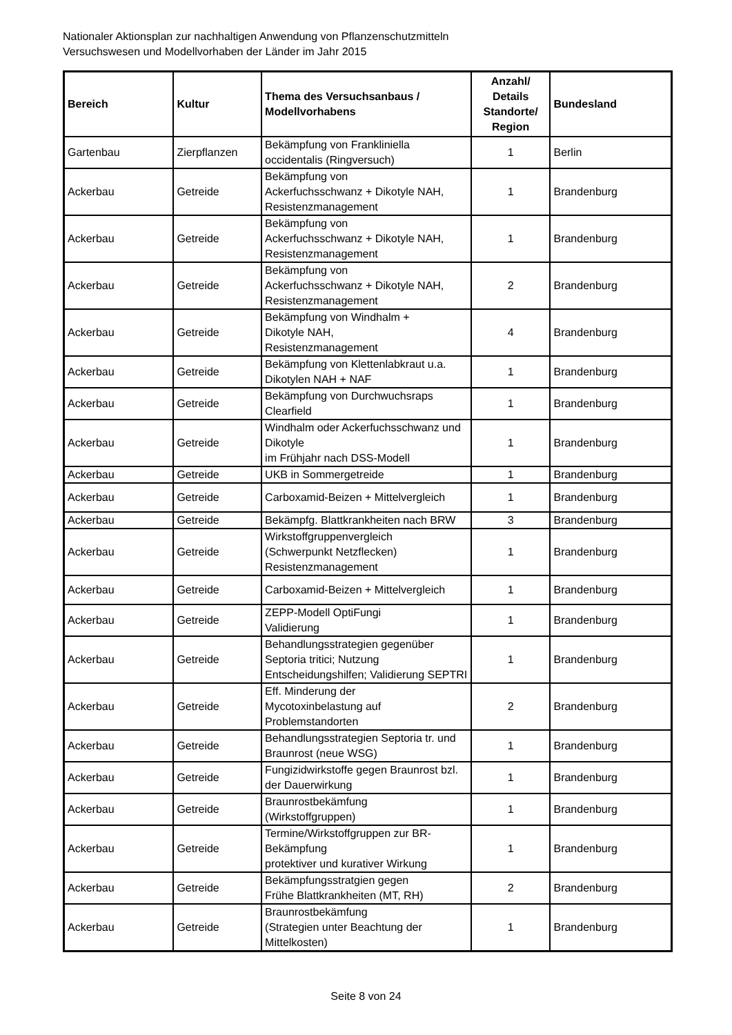Nationaler Aktionsplan zur nachhaltigen Anwendung von Pflanzenschutzmitteln
Versuchswesen und Modellvorhaben der Länder im Jahr 2015
| Bereich | Kultur | Thema des Versuchsanbaus / Modellvorhabens | Anzahl/ Details Standorte/ Region | Bundesland |
| --- | --- | --- | --- | --- |
| Gartenbau | Zierpflanzen | Bekämpfung von Frankliniella occidentalis (Ringversuch) | 1 | Berlin |
| Ackerbau | Getreide | Bekämpfung von Ackerfuchsschwanz + Dikotyle NAH, Resistenzmanagement | 1 | Brandenburg |
| Ackerbau | Getreide | Bekämpfung von Ackerfuchsschwanz + Dikotyle NAH, Resistenzmanagement | 1 | Brandenburg |
| Ackerbau | Getreide | Bekämpfung von Ackerfuchsschwanz + Dikotyle NAH, Resistenzmanagement | 2 | Brandenburg |
| Ackerbau | Getreide | Bekämpfung von Windhalm + Dikotyle NAH, Resistenzmanagement | 4 | Brandenburg |
| Ackerbau | Getreide | Bekämpfung von Klettenlabkraut u.a. Dikotylen NAH + NAF | 1 | Brandenburg |
| Ackerbau | Getreide | Bekämpfung von Durchwuchsraps Clearfield | 1 | Brandenburg |
| Ackerbau | Getreide | Windhalm oder Ackerfuchsschwanz und Dikotyle im Frühjahr nach DSS-Modell | 1 | Brandenburg |
| Ackerbau | Getreide | UKB in Sommergetreide | 1 | Brandenburg |
| Ackerbau | Getreide | Carboxamid-Beizen + Mittelvergleich | 1 | Brandenburg |
| Ackerbau | Getreide | Bekämpfg. Blattkrankheiten nach BRW | 3 | Brandenburg |
| Ackerbau | Getreide | Wirkstoffgruppenvergleich (Schwerpunkt Netzflecken) Resistenzmanagement | 1 | Brandenburg |
| Ackerbau | Getreide | Carboxamid-Beizen + Mittelvergleich | 1 | Brandenburg |
| Ackerbau | Getreide | ZEPP-Modell OptiFungi Validierung | 1 | Brandenburg |
| Ackerbau | Getreide | Behandlungsstrategien gegenüber Septoria tritici; Nutzung Entscheidungshilfen; Validierung SEPTRI | 1 | Brandenburg |
| Ackerbau | Getreide | Eff. Minderung der Mycotoxinbelastung auf Problemstandorten | 2 | Brandenburg |
| Ackerbau | Getreide | Behandlungsstrategien Septoria tr. und Braunrost (neue WSG) | 1 | Brandenburg |
| Ackerbau | Getreide | Fungizidwirkstoffe gegen Braunrost bzl. der Dauerwirkung | 1 | Brandenburg |
| Ackerbau | Getreide | Braunrostbekämfung (Wirkstoffgruppen) | 1 | Brandenburg |
| Ackerbau | Getreide | Termine/Wirkstoffgruppen zur BR-Bekämpfung protektiver und kurativer Wirkung | 1 | Brandenburg |
| Ackerbau | Getreide | Bekämpfungsstratgien gegen Frühe Blattkrankheiten (MT, RH) | 2 | Brandenburg |
| Ackerbau | Getreide | Braunrostbekämfung (Strategien unter Beachtung der Mittelkosten) | 1 | Brandenburg |
Seite 8 von 24